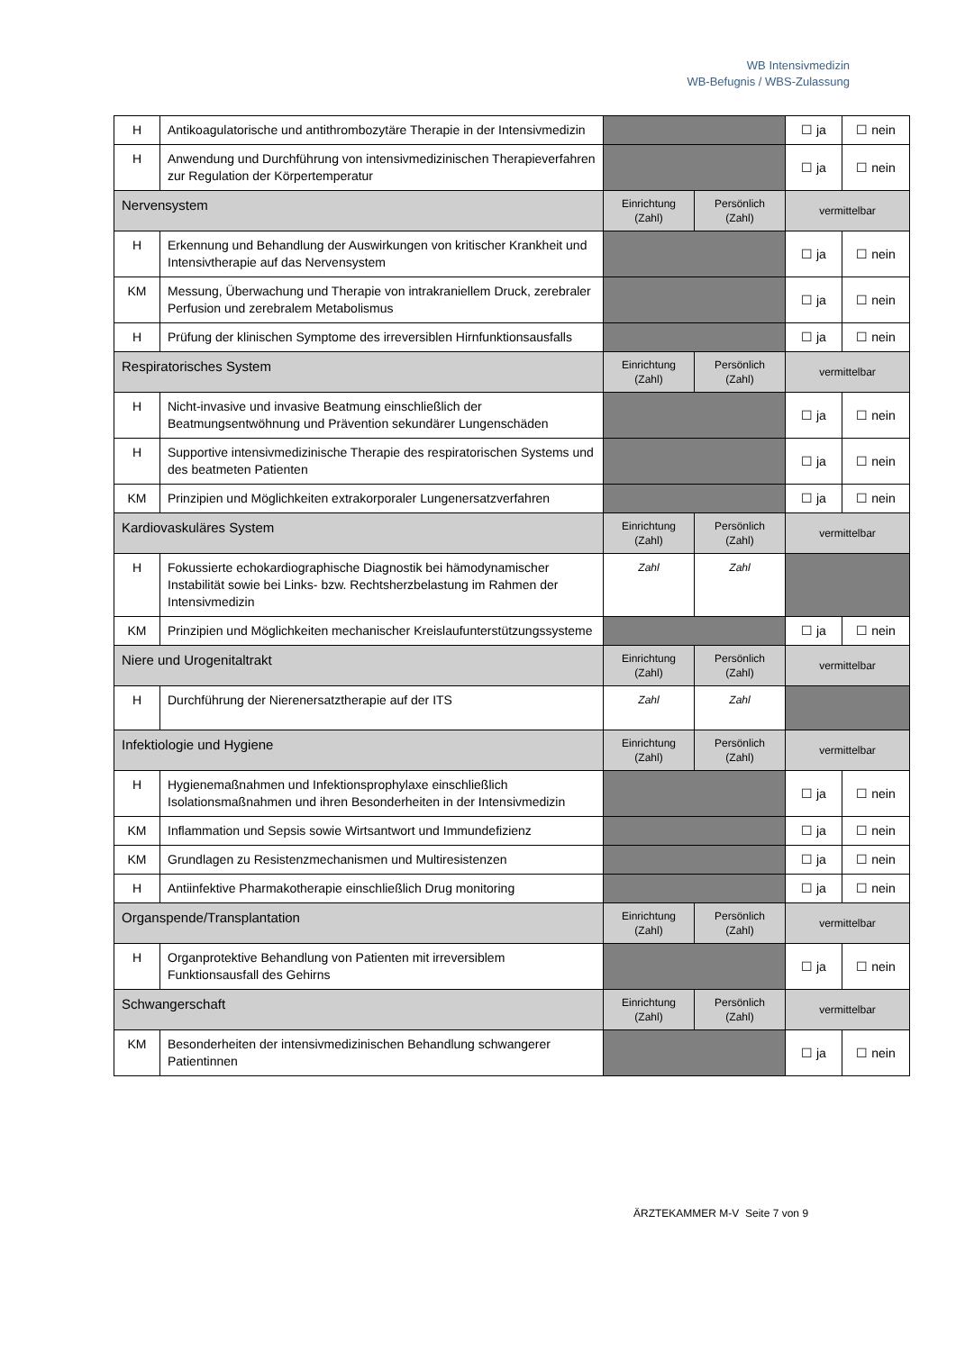WB Intensivmedizin
WB-Befugnis / WBS-Zulassung
| H | Antikoagulatorische und antithrombozytäre Therapie in der Intensivmedizin | | | ☐ ja | ☐ nein |
| H | Anwendung und Durchführung von intensivmedizinischen Therapieverfahren zur Regulation der Körpertemperatur | | | ☐ ja | ☐ nein |
| Nervensystem | | Einrichtung (Zahl) | Persönlich (Zahl) | vermittelbar | |
| H | Erkennung und Behandlung der Auswirkungen von kritischer Krankheit und Intensivtherapie auf das Nervensystem | | | ☐ ja | ☐ nein |
| KM | Messung, Überwachung und Therapie von intrakraniellem Druck, zerebraler Perfusion und zerebralem Metabolismus | | | ☐ ja | ☐ nein |
| H | Prüfung der klinischen Symptome des irreversiblen Hirnfunktionsausfalls | | | ☐ ja | ☐ nein |
| Respiratorisches System | | Einrichtung (Zahl) | Persönlich (Zahl) | vermittelbar | |
| H | Nicht-invasive und invasive Beatmung einschließlich der Beatmungsentwöhnung und Prävention sekundärer Lungenschäden | | | ☐ ja | ☐ nein |
| H | Supportive intensivmedizinische Therapie des respiratorischen Systems und des beatmeten Patienten | | | ☐ ja | ☐ nein |
| KM | Prinzipien und Möglichkeiten extrakorporaler Lungenersatzverfahren | | | ☐ ja | ☐ nein |
| Kardiovaskuläres System | | Einrichtung (Zahl) | Persönlich (Zahl) | vermittelbar | |
| H | Fokussierte echokardiographische Diagnostik bei hämodynamischer Instabilität sowie bei Links- bzw. Rechtsherzbelastung im Rahmen der Intensivmedizin | Zahl | Zahl | | |
| KM | Prinzipien und Möglichkeiten mechanischer Kreislaufunterstützungssysteme | | | ☐ ja | ☐ nein |
| Niere und Urogenitaltrakt | | Einrichtung (Zahl) | Persönlich (Zahl) | vermittelbar | |
| H | Durchführung der Nierenersatztherapie auf der ITS | Zahl | Zahl | | |
| Infektiologie und Hygiene | | Einrichtung (Zahl) | Persönlich (Zahl) | vermittelbar | |
| H | Hygienemaßnahmen und Infektionsprophylaxe einschließlich Isolationsmaßnahmen und ihren Besonderheiten in der Intensivmedizin | | | ☐ ja | ☐ nein |
| KM | Inflammation und Sepsis sowie Wirtsantwort und Immundefizienz | | | ☐ ja | ☐ nein |
| KM | Grundlagen zu Resistenzmechanismen und Multiresistenzen | | | ☐ ja | ☐ nein |
| H | Antiinfektive Pharmakotherapie einschließlich Drug monitoring | | | ☐ ja | ☐ nein |
| Organspende/Transplantation | | Einrichtung (Zahl) | Persönlich (Zahl) | vermittelbar | |
| H | Organprotektive Behandlung von Patienten mit irreversiblem Funktionsausfall des Gehirns | | | ☐ ja | ☐ nein |
| Schwangerschaft | | Einrichtung (Zahl) | Persönlich (Zahl) | vermittelbar | |
| KM | Besonderheiten der intensivmedizinischen Behandlung schwangerer Patientinnen | | | ☐ ja | ☐ nein |
ÄRZTEKAMMER M-V Seite 7 von 9